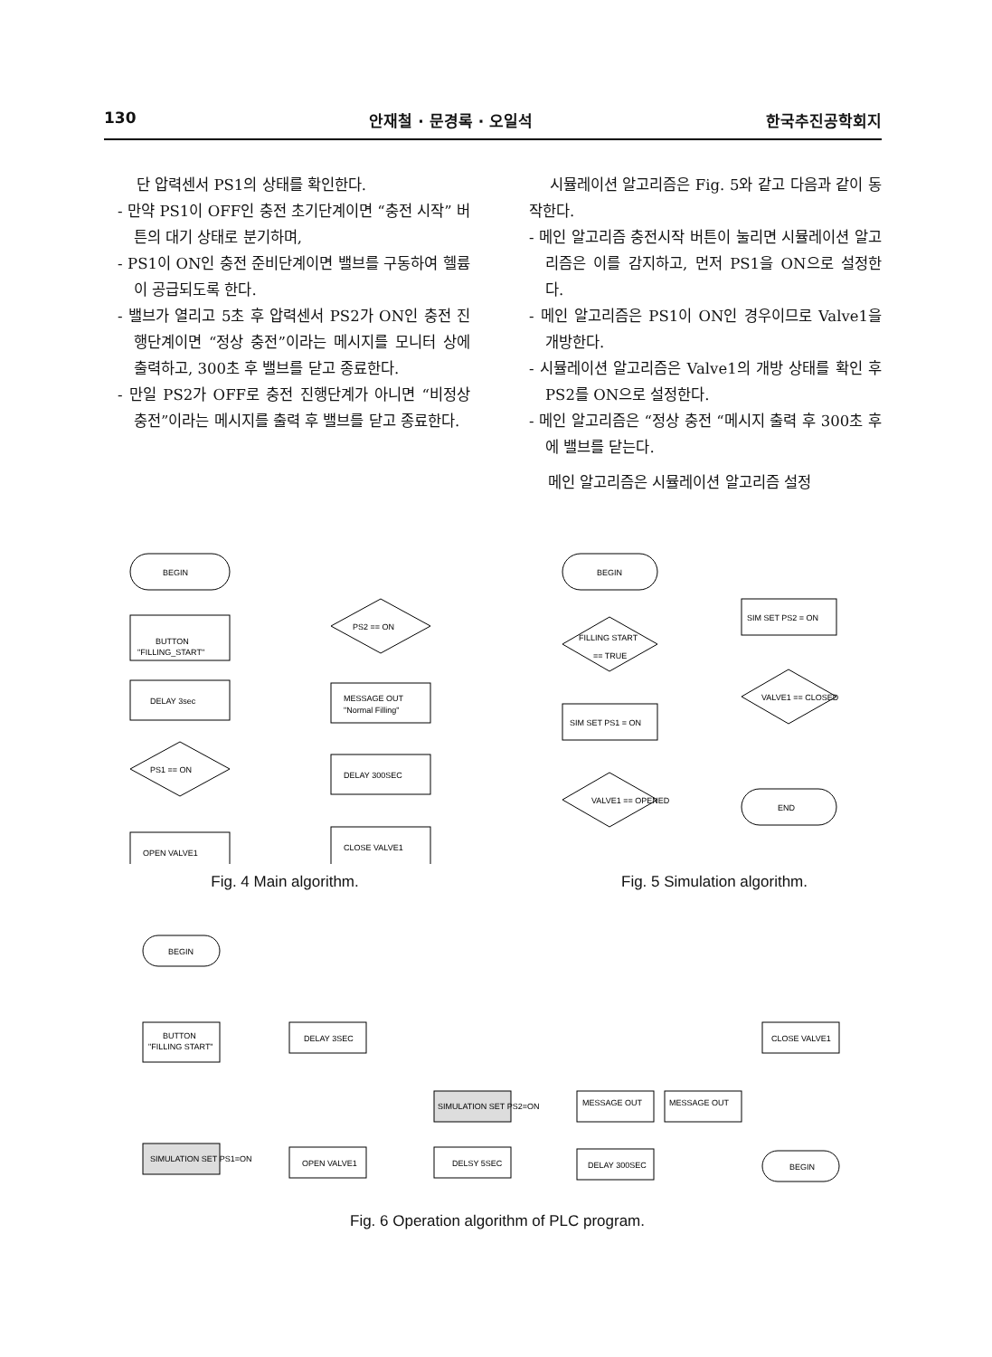130 안재철 · 문경록 · 오일석 한국추진공학회지
단 압력센서 PS1의 상태를 확인한다.
- 만약 PS1이 OFF인 충전 초기단계이면 “충전 시작” 버튼의 대기 상태로 분기하며,
- PS1이 ON인 충전 준비단계이면 밸브를 구동하여 헬륨이 공급되도록 한다.
- 밸브가 열리고 5초 후 압력센서 PS2가 ON인 충전 진행단계이면 “정상 충전”이라는 메시지를 모니터 상에 출력하고, 300초 후 밸브를 닫고 종료한다.
- 만일 PS2가 OFF로 충전 진행단계가 아니면 “비정상 충전”이라는 메시지를 출력 후 밸브를 닫고 종료한다.
시뮬레이션 알고리즘은 Fig. 5와 같고 다음과 같이 동작한다.
- 메인 알고리즘 충전시작 버튼이 눌리면 시뮬레이션 알고리즘은 이를 감지하고, 먼저 PS1을 ON으로 설정한다.
- 메인 알고리즘은 PS1이 ON인 경우이므로 Valve1을 개방한다.
- 시뮬레이션 알고리즘은 Valve1의 개방 상태를 확인 후 PS2를 ON으로 설정한다.
- 메인 알고리즘은 “정상 충전 “메시지 출력 후 300초 후에 밸브를 닫는다.
메인 알고리즘은 시뮬레이션 알고리즘 설정
BEGIN
BUTTON
"FILLING_START"
DELAY 3sec
PS1 == ON
OPEN VALVE1
PS2 == ON
MESSAGE OUT
"Normal Filling"
DELAY 300SEC
CLOSE VALVE1
Fig. 4 Main algorithm.
BEGIN
FILLING START
== TRUE
SIM SET PS1 = ON
VALVE1 == OPENED
SIM SET PS2 = ON
VALVE1 == CLOSED
END
Fig. 5 Simulation algorithm.
BEGIN
BUTTON
"FILLING START"
SIMULATION SET PS1=ON
DELAY 3SEC
OPEN VALVE1
SIMULATION SET PS2=ON
DELSY 5SEC
MESSAGE OUT
MESSAGE OUT
DELAY 300SEC
CLOSE VALVE1
BEGIN
Fig. 6 Operation algorithm of PLC program.